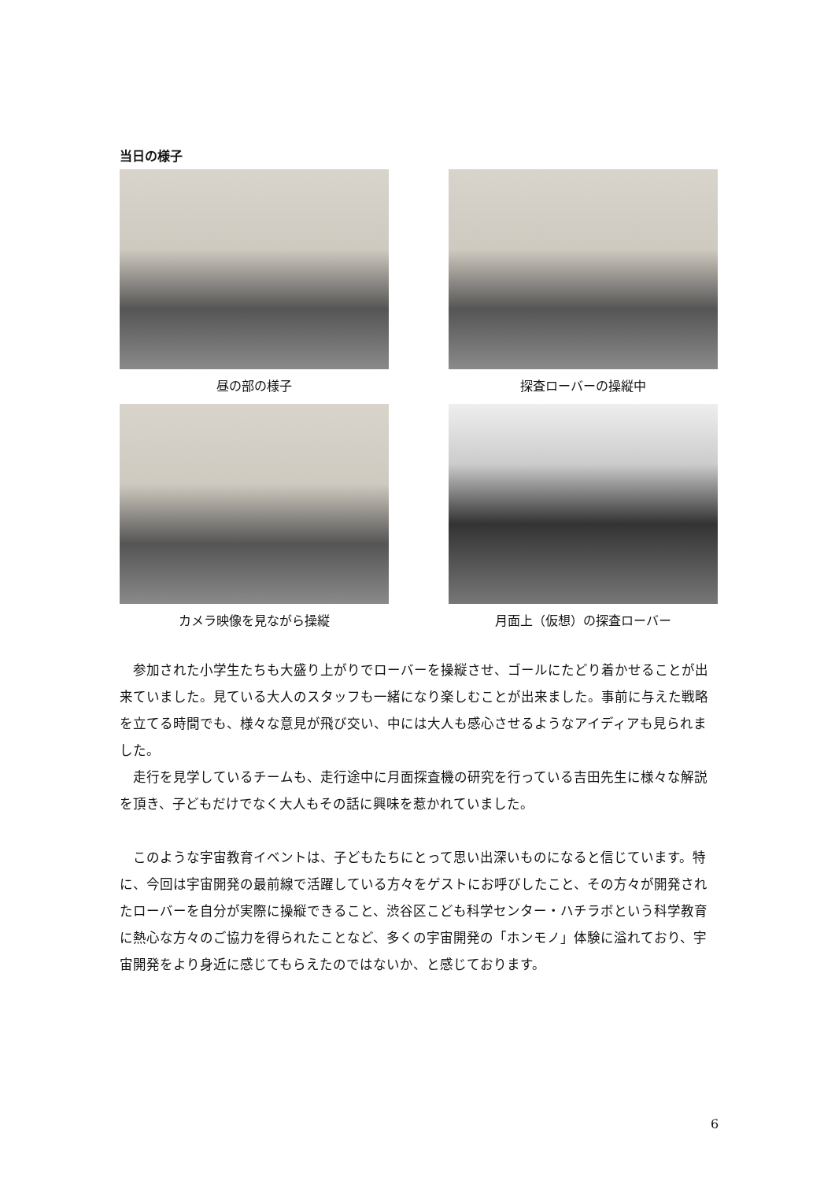当日の様子
昼の部の様子
探査ローバーの操縦中
カメラ映像を見ながら操縦
月面上（仮想）の探査ローバー
参加された小学生たちも大盛り上がりでローバーを操縦させ、ゴールにたどり着かせることが出来ていました。見ている大人のスタッフも一緒になり楽しむことが出来ました。事前に与えた戦略を立てる時間でも、様々な意見が飛び交い、中には大人も感心させるようなアイディアも見られました。
走行を見学しているチームも、走行途中に月面探査機の研究を行っている吉田先生に様々な解説を頂き、子どもだけでなく大人もその話に興味を惹かれていました。
このような宇宙教育イベントは、子どもたちにとって思い出深いものになると信じています。特に、今回は宇宙開発の最前線で活躍している方々をゲストにお呼びしたこと、その方々が開発されたローバーを自分が実際に操縦できること、渋谷区こども科学センター・ハチラボという科学教育に熱心な方々のご協力を得られたことなど、多くの宇宙開発の「ホンモノ」体験に溢れており、宇宙開発をより身近に感じてもらえたのではないか、と感じております。
6